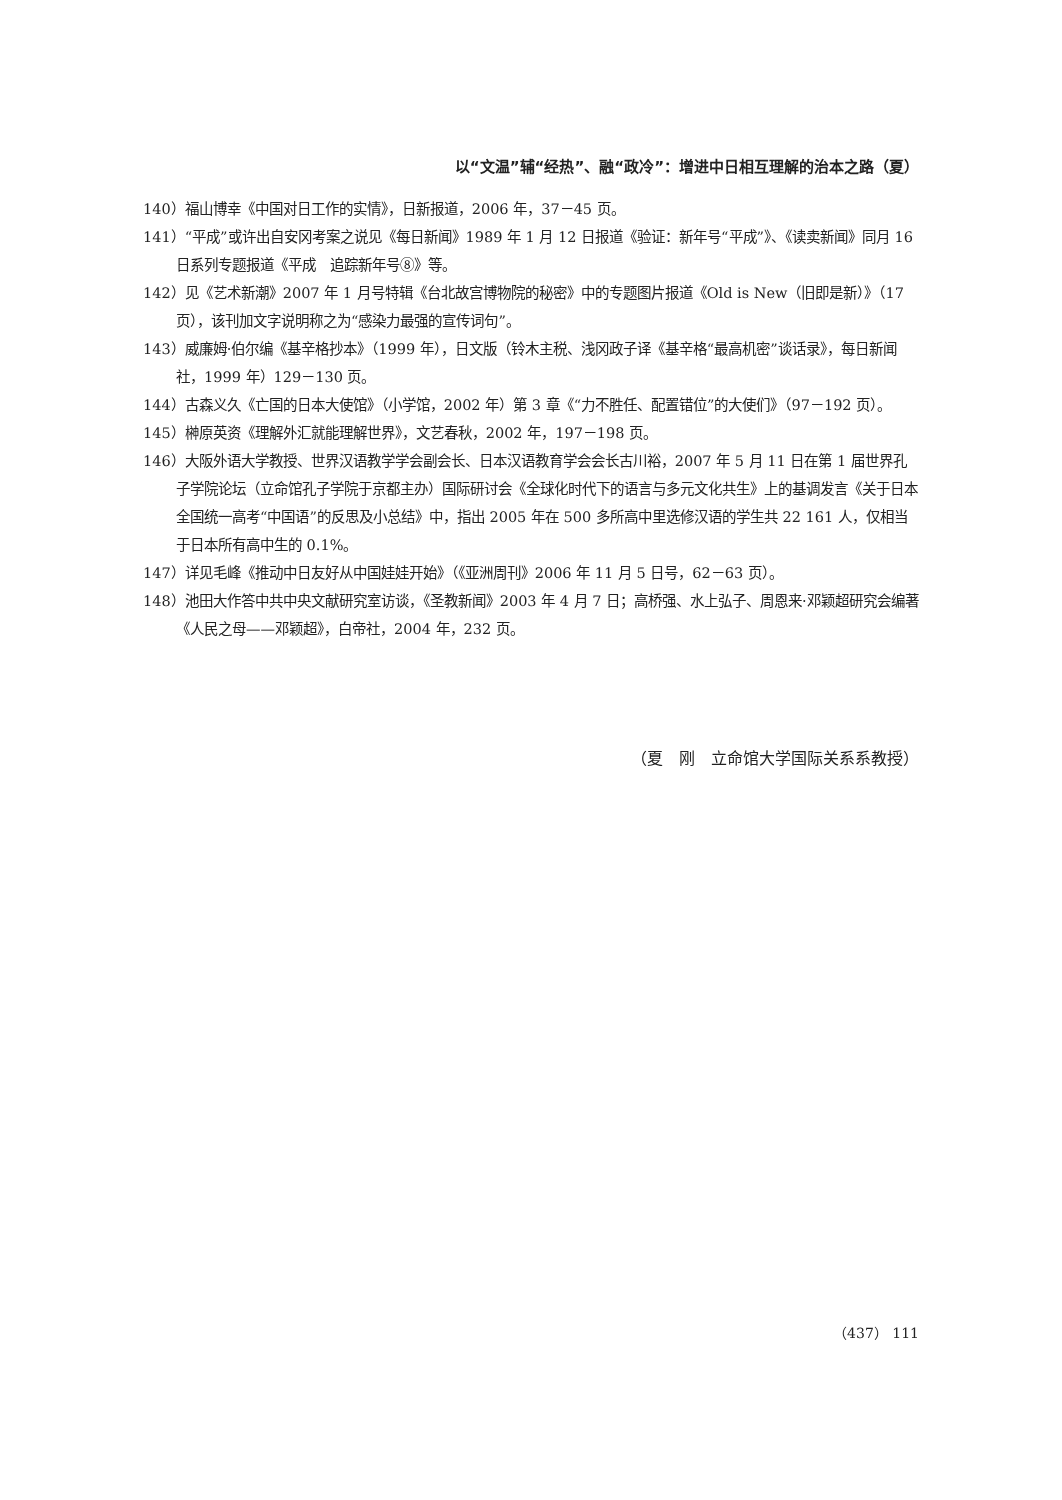以“文温”辅“经热”、融“政冷”：增进中日相互理解的治本之路（夏）
140）福山博幸《中国对日工作的实情》，日新报道，2006 年，37－45 页。
141）“平成”或许出自安冈考案之说见《每日新闻》1989 年 1 月 12 日报道《验证：新年号“平成”》、《读卖新闻》同月 16 日系列专题报道《平成　追踪新年号⑧》等。
142）见《艺术新潮》2007 年 1 月号特辑《台北故宫博物院的秘密》中的专题图片报道《Old is New（旧即是新）》（17 页），该刊加文字说明称之为“感染力最强的宣传词句”。
143）威廉姆·伯尔编《基辛格抄本》（1999 年），日文版（铃木主税、浅冈政子译《基辛格“最高机密”谈话录》，每日新闻社，1999 年）129－130 页。
144）古森义久《亡国的日本大使馆》（小学馆，2002 年）第 3 章《“力不胜任、配置错位”的大使们》（97－192 页）。
145）榊原英资《理解外汇就能理解世界》，文艺春秋，2002 年，197－198 页。
146）大阪外语大学教授、世界汉语教学学会副会长、日本汉语教育学会会长古川裕，2007 年 5 月 11 日在第 1 届世界孔子学院论坛（立命馆孔子学院于京都主办）国际研讨会《全球化时代下的语言与多元文化共生》上的基调发言《关于日本全国统一高考“中国语”的反思及小总结》中，指出 2005 年在 500 多所高中里选修汉语的学生共 22 161 人，仅相当于日本所有高中生的 0.1%。
147）详见毛峰《推动中日友好从中国娃娃开始》（《亚洲周刊》2006 年 11 月 5 日号，62－63 页）。
148）池田大作答中共中央文献研究室访谈，《圣教新闻》2003 年 4 月 7 日；高桥强、水上弘子、周恩来·邓颖超研究会编著《人民之母——邓颖超》，白帝社，2004 年，232 页。
（夏　刚　立命馆大学国际关系系教授）
（437） 111